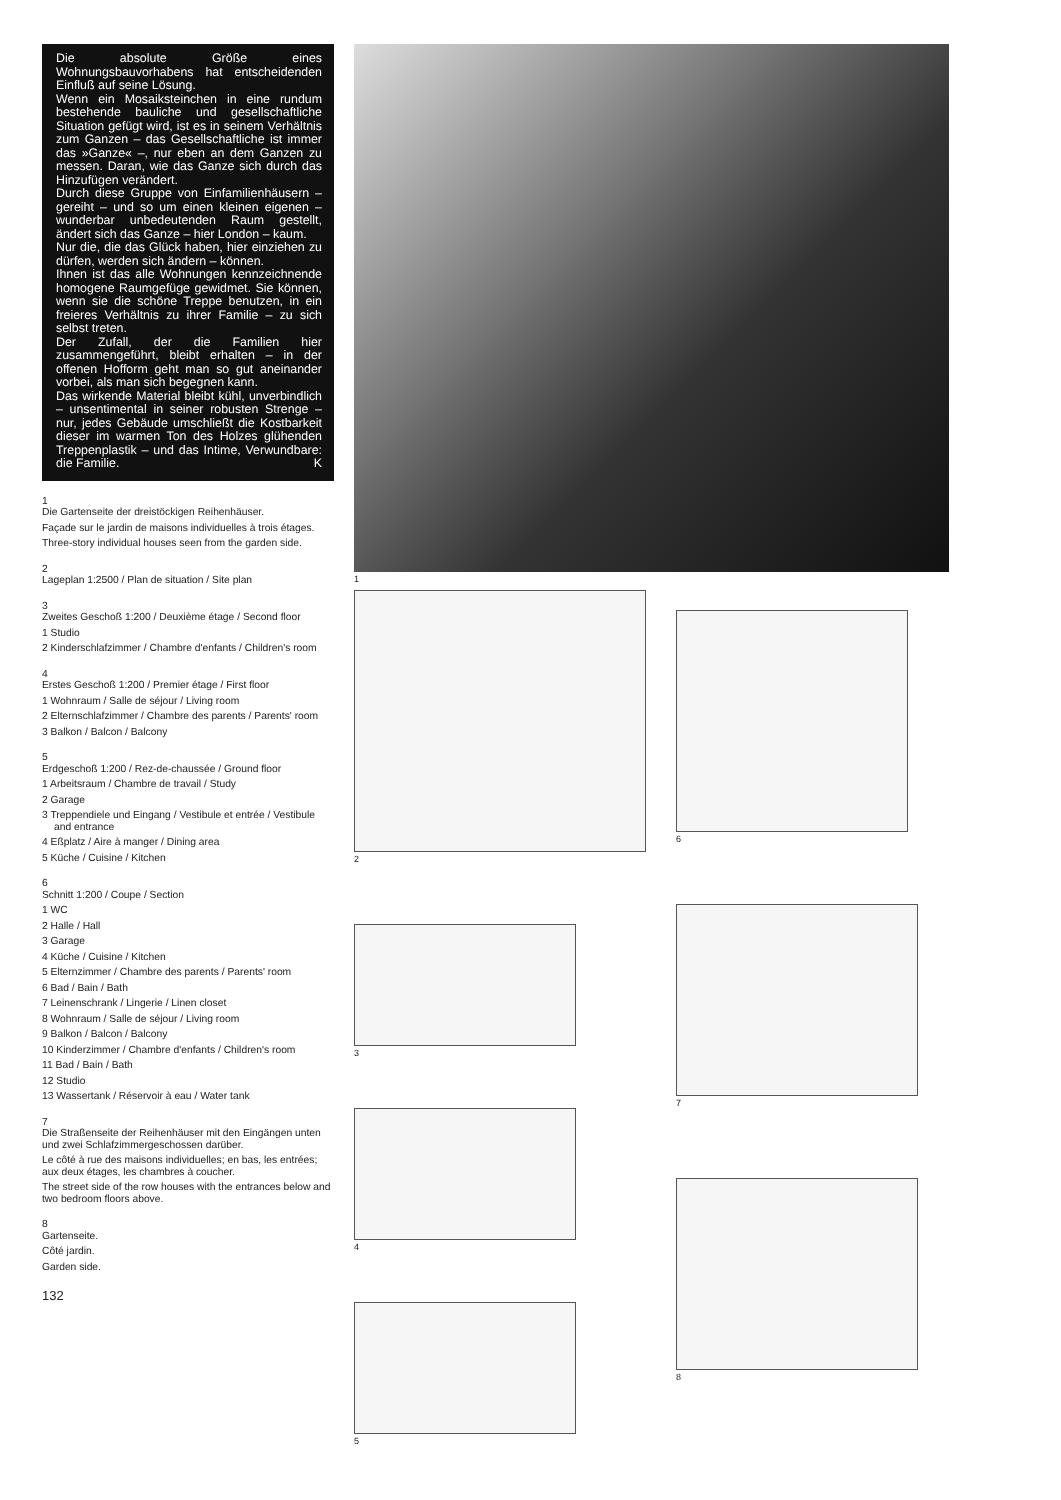Die absolute Größe eines Wohnungsbauvorhabens hat entscheidenden Einfluß auf seine Lösung.
Wenn ein Mosaiksteinchen in eine rundum bestehende bauliche und gesellschaftliche Situation gefügt wird, ist es in seinem Verhältnis zum Ganzen – das Gesellschaftliche ist immer das »Ganze« –, nur eben an dem Ganzen zu messen. Daran, wie das Ganze sich durch das Hinzufügen verändert.
Durch diese Gruppe von Einfamilienhäusern – gereiht – und so um einen kleinen eigenen – wunderbar unbedeutenden Raum gestellt, ändert sich das Ganze – hier London – kaum.
Nur die, die das Glück haben, hier einziehen zu dürfen, werden sich ändern – können.
Ihnen ist das alle Wohnungen kennzeichnende homogene Raumgefüge gewidmet. Sie können, wenn sie die schöne Treppe benutzen, in ein freieres Verhältnis zu ihrer Familie – zu sich selbst treten.
Der Zufall, der die Familien hier zusammengeführt, bleibt erhalten – in der offenen Hofform geht man so gut aneinander vorbei, als man sich begegnen kann.
Das wirkende Material bleibt kühl, unverbindlich – unsentimental in seiner robusten Strenge – nur, jedes Gebäude umschließt die Kostbarkeit dieser im warmen Ton des Holzes glühenden Treppenplastik – und das Intime, Verwundbare: die Familie. K
1
Die Gartenseite der dreistöckigen Reihenhäuser.
Façade sur le jardin de maisons individuelles à trois étages.
Three-story individual houses seen from the garden side.
2
Lageplan 1:2500 / Plan de situation / Site plan
3
Zweites Geschoß 1:200 / Deuxième étage / Second floor
1 Studio
2 Kinderschlafzimmer / Chambre d'enfants / Children's room
4
Erstes Geschoß 1:200 / Premier étage / First floor
1 Wohnraum / Salle de séjour / Living room
2 Elternschlafzimmer / Chambre des parents / Parents' room
3 Balkon / Balcon / Balcony
5
Erdgeschoß 1:200 / Rez-de-chaussée / Ground floor
1 Arbeitsraum / Chambre de travail / Study
2 Garage
3 Treppendiele und Eingang / Vestibule et entrée / Vestibule and entrance
4 Eßplatz / Aire à manger / Dining area
5 Küche / Cuisine / Kitchen
6
Schnitt 1:200 / Coupe / Section
1 WC
2 Halle / Hall
3 Garage
4 Küche / Cuisine / Kitchen
5 Elternzimmer / Chambre des parents / Parents' room
6 Bad / Bain / Bath
7 Leinenschrank / Lingerie / Linen closet
8 Wohnraum / Salle de séjour / Living room
9 Balkon / Balcon / Balcony
10 Kinderzimmer / Chambre d'enfants / Children's room
11 Bad / Bain / Bath
12 Studio
13 Wassertank / Réservoir à eau / Water tank
7
Die Straßenseite der Reihenhäuser mit den Eingängen unten und zwei Schlafzimmergeschossen darüber.
Le côté à rue des maisons individuelles; en bas, les entrées; aux deux étages, les chambres à coucher.
The street side of the row houses with the entrances below and two bedroom floors above.
8
Gartenseite.
Côté jardin.
Garden side.
132
1
2
3
4
5
6
7
8